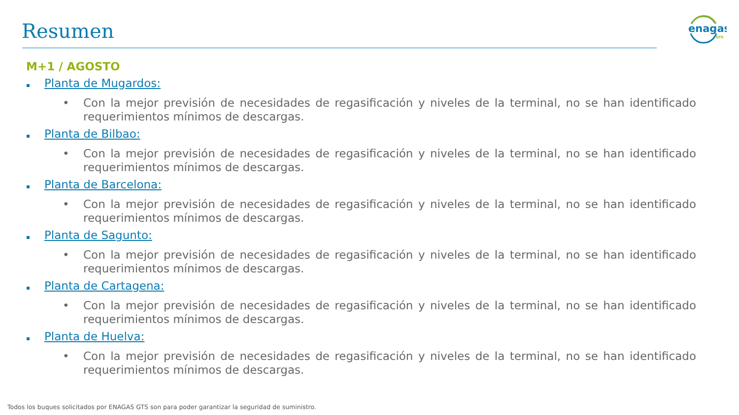Resumen
enagas
GTS
M+1 / AGOSTO
Planta de Mugardos:
• Con la mejor previsión de necesidades de regasificación y niveles de la terminal, no se han identificado requerimientos mínimos de descargas.
Planta de Bilbao:
• Con la mejor previsión de necesidades de regasificación y niveles de la terminal, no se han identificado requerimientos mínimos de descargas.
Planta de Barcelona:
• Con la mejor previsión de necesidades de regasificación y niveles de la terminal, no se han identificado requerimientos mínimos de descargas.
Planta de Sagunto:
• Con la mejor previsión de necesidades de regasificación y niveles de la terminal, no se han identificado requerimientos mínimos de descargas.
Planta de Cartagena:
• Con la mejor previsión de necesidades de regasificación y niveles de la terminal, no se han identificado requerimientos mínimos de descargas.
Planta de Huelva:
• Con la mejor previsión de necesidades de regasificación y niveles de la terminal, no se han identificado requerimientos mínimos de descargas.
Todos los buques solicitados por ENAGAS GTS son para poder garantizar la seguridad de suministro.